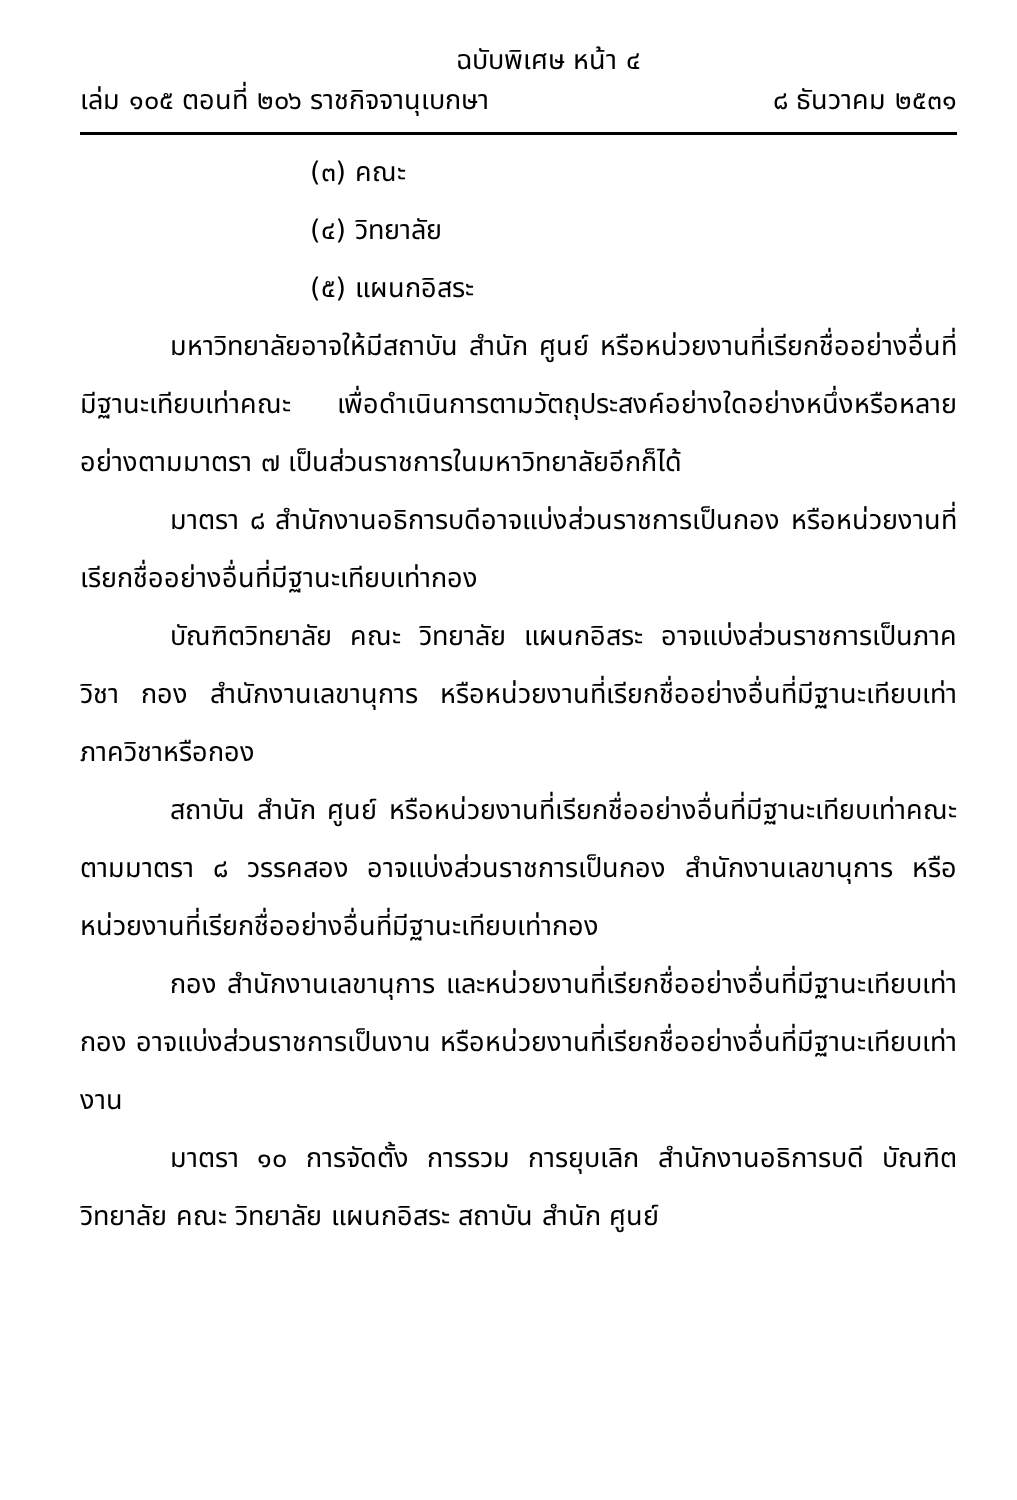ฉบับพิเศษ หน้า ๔
เล่ม ๑๐๕ ตอนที่ ๒๐๖ ราชกิจจานุเบกษา ๘ ธันวาคม ๒๕๓๑
(๓) คณะ
(๔) วิทยาลัย
(๕) แผนกอิสระ
มหาวิทยาลัยอาจให้มีสถาบัน สำนัก ศูนย์ หรือหน่วยงานที่เรียกชื่ออย่างอื่นที่มีฐานะเทียบเท่าคณะ เพื่อดำเนินการตามวัตถุประสงค์อย่างใดอย่างหนึ่งหรือหลายอย่างตามมาตรา ๗ เป็นส่วนราชการในมหาวิทยาลัยอีกก็ได้
มาตรา ๘ สำนักงานอธิการบดีอาจแบ่งส่วนราชการเป็นกอง หรือหน่วยงานที่เรียกชื่ออย่างอื่นที่มีฐานะเทียบเท่ากอง
บัณฑิตวิทยาลัย คณะ วิทยาลัย แผนกอิสระ อาจแบ่งส่วนราชการเป็นภาควิชา กอง สำนักงานเลขานุการ หรือหน่วยงานที่เรียกชื่ออย่างอื่นที่มีฐานะเทียบเท่าภาควิชาหรือกอง
สถาบัน สำนัก ศูนย์ หรือหน่วยงานที่เรียกชื่ออย่างอื่นที่มีฐานะเทียบเท่าคณะ ตามมาตรา ๘ วรรคสอง อาจแบ่งส่วนราชการเป็นกอง สำนักงานเลขานุการ หรือหน่วยงานที่เรียกชื่ออย่างอื่นที่มีฐานะเทียบเท่ากอง
กอง สำนักงานเลขานุการ และหน่วยงานที่เรียกชื่ออย่างอื่นที่มีฐานะเทียบเท่ากอง อาจแบ่งส่วนราชการเป็นงาน หรือหน่วยงานที่เรียกชื่ออย่างอื่นที่มีฐานะเทียบเท่างาน
มาตรา ๑๐ การจัดตั้ง การรวม การยุบเลิก สำนักงานอธิการบดี บัณฑิตวิทยาลัย คณะ วิทยาลัย แผนกอิสระ สถาบัน สำนัก ศูนย์